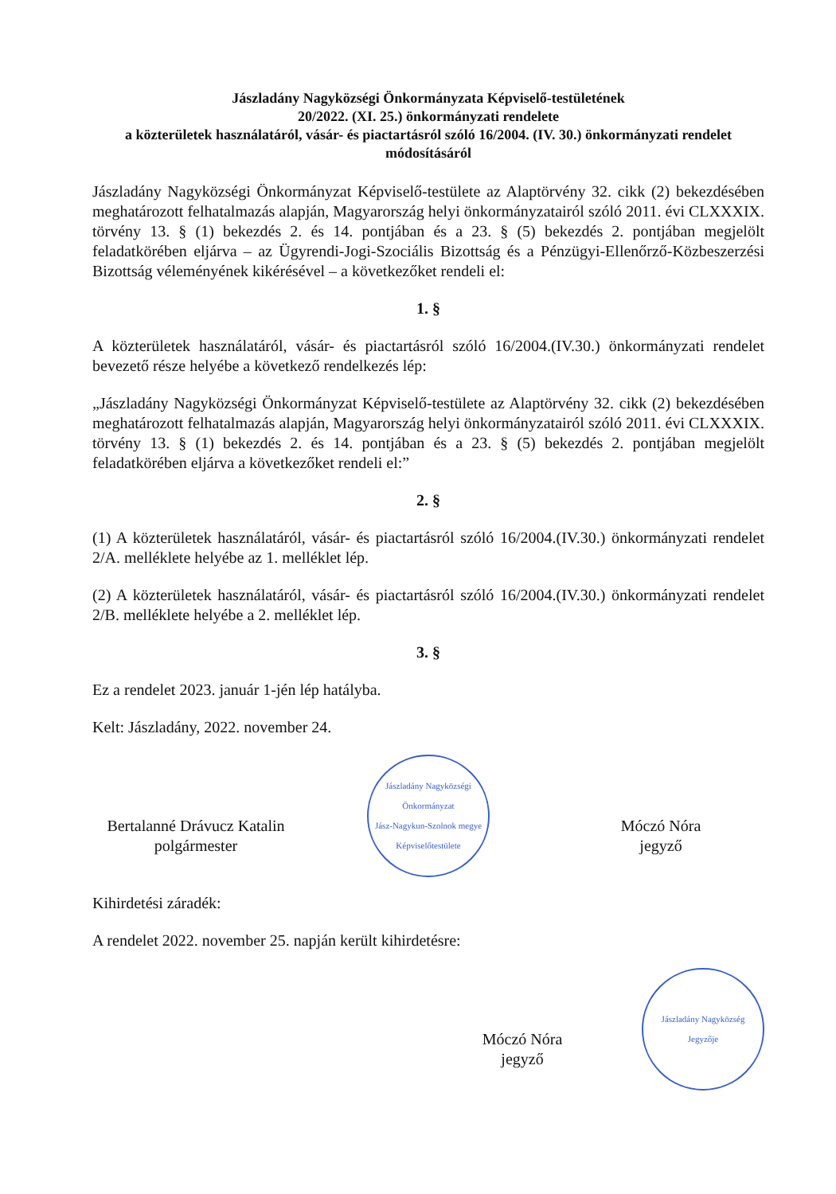Jászladány Nagyközségi Önkormányzata Képviselő-testületének
20/2022. (XI. 25.) önkormányzati rendelete
a közterületek használatáról, vásár- és piactartásról szóló 16/2004. (IV. 30.) önkormányzati rendelet módosításáról
Jászladány Nagyközségi Önkormányzat Képviselő-testülete az Alaptörvény 32. cikk (2) bekezdésében meghatározott felhatalmazás alapján, Magyarország helyi önkormányzatairól szóló 2011. évi CLXXXIX. törvény 13. § (1) bekezdés 2. és 14. pontjában és a 23. § (5) bekezdés 2. pontjában megjelölt feladatkörében eljárva – az Ügyrendi-Jogi-Szociális Bizottság és a Pénzügyi-Ellenőrző-Közbeszerzési Bizottság véleményének kikérésével – a következőket rendeli el:
1. §
A közterületek használatáról, vásár- és piactartásról szóló 16/2004.(IV.30.) önkormányzati rendelet bevezető része helyébe a következő rendelkezés lép:
„Jászladány Nagyközségi Önkormányzat Képviselő-testülete az Alaptörvény 32. cikk (2) bekezdésében meghatározott felhatalmazás alapján, Magyarország helyi önkormányzatairól szóló 2011. évi CLXXXIX. törvény 13. § (1) bekezdés 2. és 14. pontjában és a 23. § (5) bekezdés 2. pontjában megjelölt feladatkörében eljárva a következőket rendeli el:”
2. §
(1) A közterületek használatáról, vásár- és piactartásról szóló 16/2004.(IV.30.) önkormányzati rendelet 2/A. melléklete helyébe az 1. melléklet lép.
(2) A közterületek használatáról, vásár- és piactartásról szóló 16/2004.(IV.30.) önkormányzati rendelet 2/B. melléklete helyébe a 2. melléklet lép.
3. §
Ez a rendelet 2023. január 1-jén lép hatályba.
Kelt: Jászladány, 2022. november 24.
Bertalanné Drávucz Katalin
polgármester
Jászladány Nagyközségi Önkormányzat
Jász-Nagykun-Szolnok megye
Képviselőtestülete
Móczó Nóra
jegyző
Kihirdetési záradék:
A rendelet 2022. november 25. napján került kihirdetésre:
Móczó Nóra
jegyző
Jászladány Nagyközség
Jegyzője